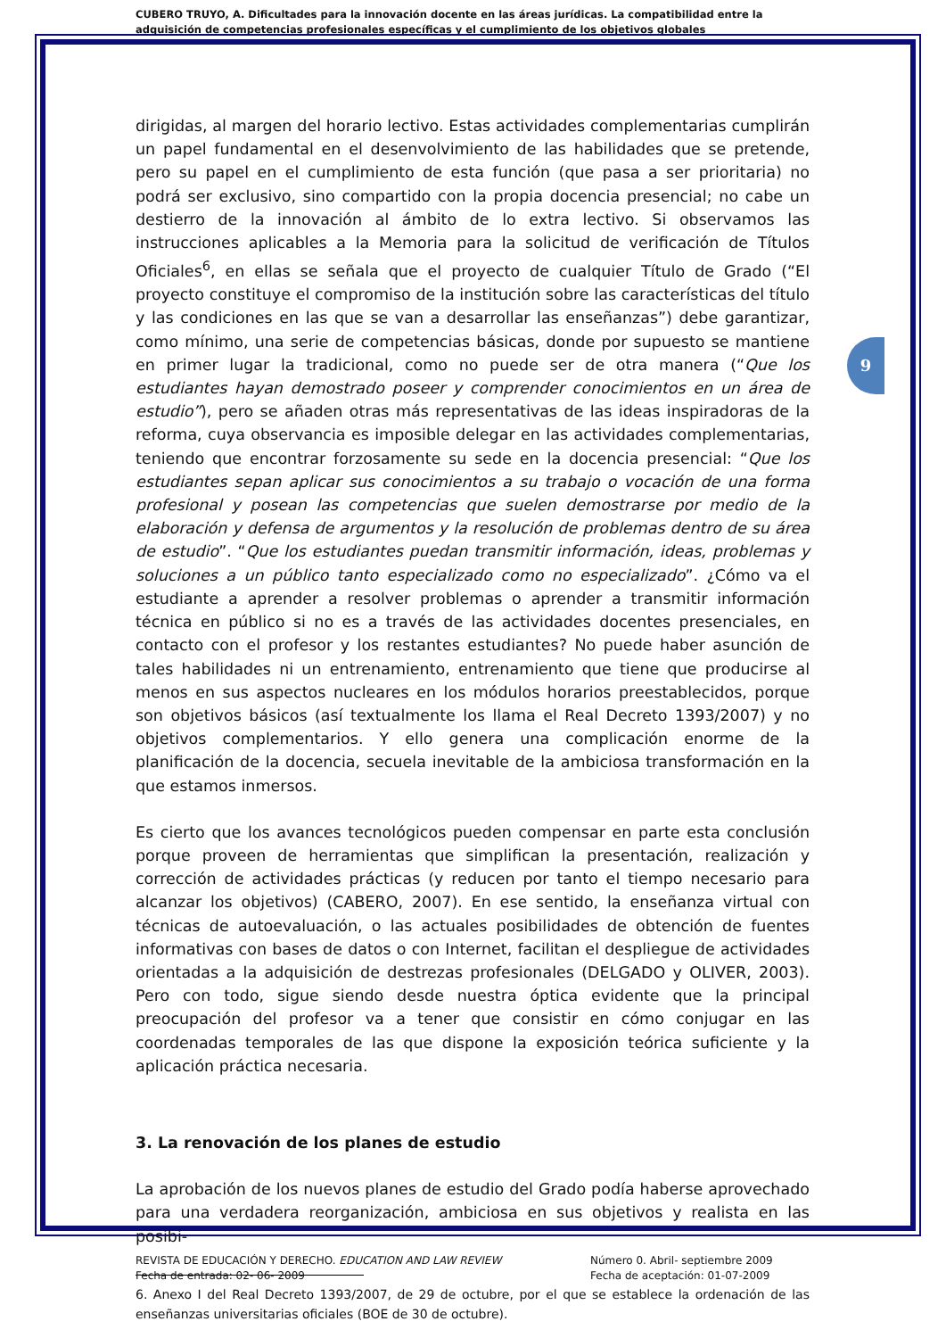CUBERO TRUYO, A. Dificultades para la innovación docente en las áreas jurídicas. La compatibilidad entre la adquisición de competencias profesionales específicas y el cumplimiento de los objetivos globales
9
dirigidas, al margen del horario lectivo. Estas actividades complementarias cumplirán un papel fundamental en el desenvolvimiento de las habilidades que se pretende, pero su papel en el cumplimiento de esta función (que pasa a ser prioritaria) no podrá ser exclusivo, sino compartido con la propia docencia presencial; no cabe un destierro de la innovación al ámbito de lo extra lectivo. Si observamos las instrucciones aplicables a la Memoria para la solicitud de verificación de Títulos Oficiales<sup>6</sup>, en ellas se señala que el proyecto de cualquier Título de Grado (“El proyecto constituye el compromiso de la institución sobre las características del título y las condiciones en las que se van a desarrollar las enseñanzas”) debe garantizar, como mínimo, una serie de competencias básicas, donde por supuesto se mantiene en primer lugar la tradicional, como no puede ser de otra manera (“Que los estudiantes hayan demostrado poseer y comprender conocimientos en un área de estudio”), pero se añaden otras más representativas de las ideas inspiradoras de la reforma, cuya observancia es imposible delegar en las actividades complementarias, teniendo que encontrar forzosamente su sede en la docencia presencial: “Que los estudiantes sepan aplicar sus conocimientos a su trabajo o vocación de una forma profesional y posean las competencias que suelen demostrarse por medio de la elaboración y defensa de argumentos y la resolución de problemas dentro de su área de estudio”. “Que los estudiantes puedan transmitir información, ideas, problemas y soluciones a un público tanto especializado como no especializado”. ¿Cómo va el estudiante a aprender a resolver problemas o aprender a transmitir información técnica en público si no es a través de las actividades docentes presenciales, en contacto con el profesor y los restantes estudiantes? No puede haber asunción de tales habilidades ni un entrenamiento, entrenamiento que tiene que producirse al menos en sus aspectos nucleares en los módulos horarios preestablecidos, porque son objetivos básicos (así textualmente los llama el Real Decreto 1393/2007) y no objetivos complementarios. Y ello genera una complicación enorme de la planificación de la docencia, secuela inevitable de la ambiciosa transformación en la que estamos inmersos.
Es cierto que los avances tecnológicos pueden compensar en parte esta conclusión porque proveen de herramientas que simplifican la presentación, realización y corrección de actividades prácticas (y reducen por tanto el tiempo necesario para alcanzar los objetivos) (CABERO, 2007). En ese sentido, la enseñanza virtual con técnicas de autoevaluación, o las actuales posibilidades de obtención de fuentes informativas con bases de datos o con Internet, facilitan el despliegue de actividades orientadas a la adquisición de destrezas profesionales (DELGADO y OLIVER, 2003). Pero con todo, sigue siendo desde nuestra óptica evidente que la principal preocupación del profesor va a tener que consistir en cómo conjugar en las coordenadas temporales de las que dispone la exposición teórica suficiente y la aplicación práctica necesaria.
3. La renovación de los planes de estudio
La aprobación de los nuevos planes de estudio del Grado podía haberse aprovechado para una verdadera reorganización, ambiciosa en sus objetivos y realista en las posibi-
6. Anexo I del Real Decreto 1393/2007, de 29 de octubre, por el que se establece la ordenación de las enseñanzas universitarias oficiales (BOE de 30 de octubre).
REVISTA DE EDUCACIÓN Y DERECHO. EDUCATION AND LAW REVIEW
Fecha de entrada: 02- 06- 2009
Número 0. Abril- septiembre 2009
Fecha de aceptación: 01-07-2009